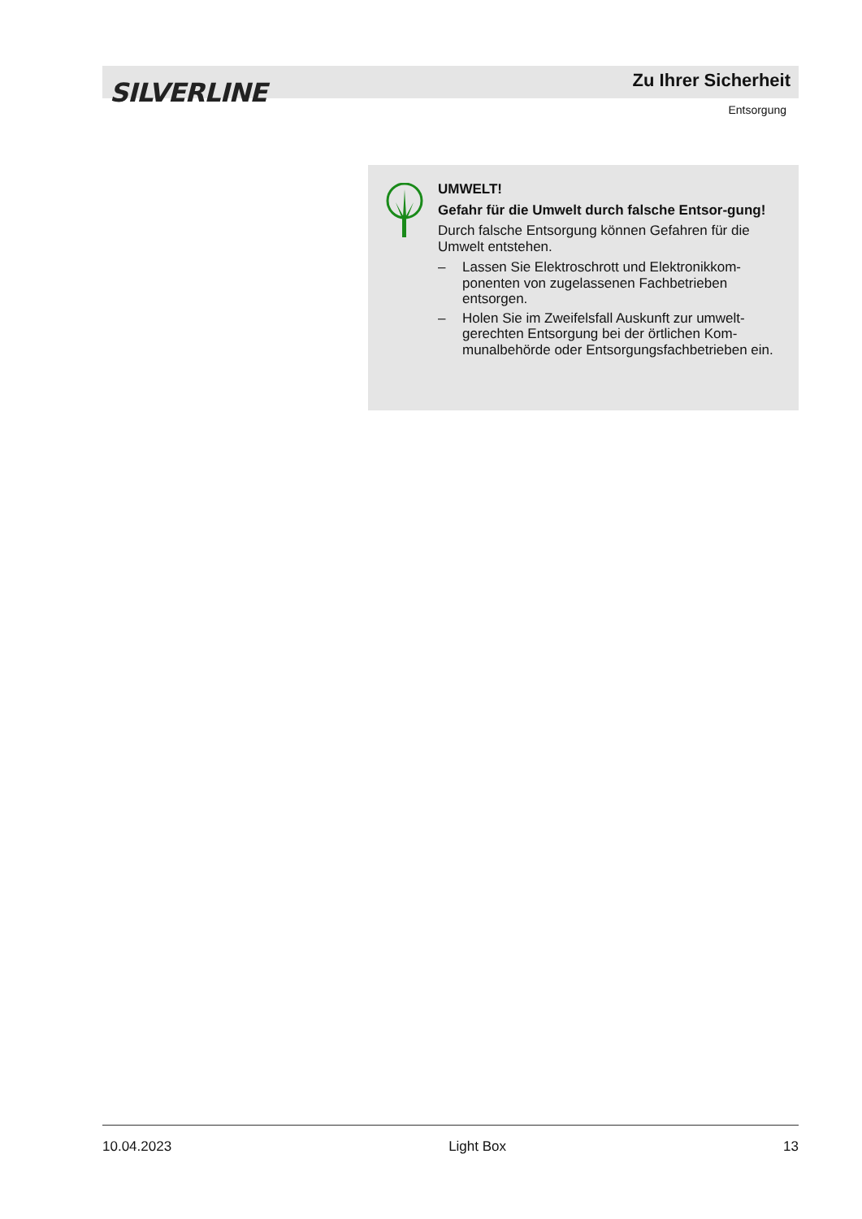SILVERLINE Zu Ihrer Sicherheit
Entsorgung
UMWELT!
Gefahr für die Umwelt durch falsche Entsor-gung!
Durch falsche Entsorgung können Gefahren für die Umwelt entstehen.
– Lassen Sie Elektroschrott und Elektronikkom-ponenten von zugelassenen Fachbetrieben entsorgen.
– Holen Sie im Zweifelsfall Auskunft zur umwelt-gerechten Entsorgung bei der örtlichen Kom-munalbehörde oder Entsorgungsfachbetrieben ein.
10.04.2023 Light Box 13